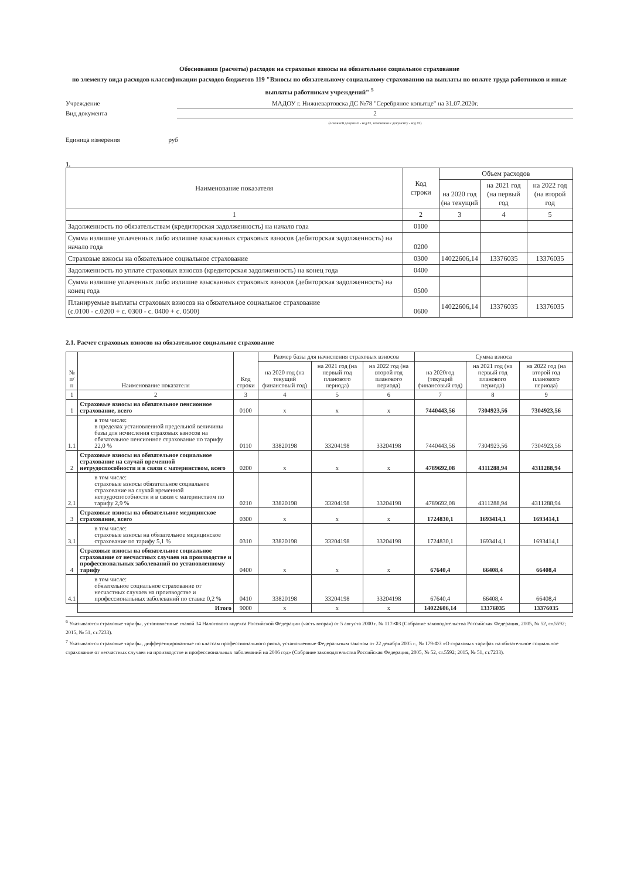Обоснования (расчеты) расходов на страховые взносы на обязательное социальное страхование
по элементу вида расходов классификации расходов бюджетов 119 "Взносы по обязательному социальному страхованию на выплаты по оплате труда работников и иные выплаты работникам учреждений" <sup>5</sup>
Учреждение
МАДОУ г. Нижневартовска ДС №78 "Серебряное копытце" на 31.07.2020г.
Вид документа
2
(основной документ - код 01, изменения к документу - код 02)
Единица измерения руб
1.
| Наименование показателя | Код строки | Объем расходов | | |
| | | на 2020 год (на текущий | на 2021 год (на первый год | на 2022 год (на второй год |
| 1 | 2 | 3 | 4 | 5 |
| Задолженность по обязательствам (кредиторская задолженность) на начало года | 0100 | | | |
| Сумма излишне уплаченных либо излишне взысканных страховых взносов (дебиторская задолженность) на начало года | 0200 | | | |
| Страховые взносы на обязательное социальное страхование | 0300 | 14022606,14 | 13376035 | 13376035 |
| Задолженность по уплате страховых взносов (кредиторская задолженность) на конец года | 0400 | | | |
| Сумма излишне уплаченных либо излишне взысканных страховых взносов (дебиторская задолженность) на конец года | 0500 | | | |
| Планируемые выплаты страховых взносов на обязательное социальное страхование (с.0100 - с.0200 + с. 0300 - с. 0400 + с. 0500) | 0600 | 14022606,14 | 13376035 | 13376035 |
2.1. Расчет страховых взносов на обязательное социальное страхование
| № п/п | Наименование показателя | Код строки | Размер базы для начисления страховых взносов | | | Сумма взноса | | |
| --- | --- | --- | --- | --- | --- | --- | --- | --- |
| | | | на 2020 год (на текущий финансовый год) | на 2021 год (на первый год планового периода) | на 2022 год (на второй год планового периода) | на 2020год (текущий финансовый год) | на 2021 год (на первый год планового периода) | на 2022 год (на второй год планового периода) |
| 1 | 2 | 3 | 4 | 5 | 6 | 7 | 8 | 9 |
| 1 | Страховые взносы на обязательное пенсионное страхование, всего | 0100 | x | x | x | 7440443,56 | 7304923,56 | 7304923,56 |
| 1.1 | в том числе: в пределах установленной предельной величины базы для исчисления страховых взносов на обязательное пенсионное страхование по тарифу 22,0 % | 0110 | 33820198 | 33204198 | 33204198 | 7440443,56 | 7304923,56 | 7304923,56 |
| 2 | Страховые взносы на обязательное социальное страхование на случай временной нетрудоспособности и в связи с материнством, всего | 0200 | x | x | x | 4789692,08 | 4311288,94 | 4311288,94 |
| 2.1 | в том числе: страховые взносы обязательное социальное страхование на случай временной нетрудоспособности и в связи с материнством по тарифу 2,9 % | 0210 | 33820198 | 33204198 | 33204198 | 4789692,08 | 4311288,94 | 4311288,94 |
| 3 | Страховые взносы на обязательное медицинское страхование, всего | 0300 | x | x | x | 1724830,1 | 1693414,1 | 1693414,1 |
| 3.1 | в том числе: страховые взносы на обязательное медицинское страхование по тарифу 5,1 % | 0310 | 33820198 | 33204198 | 33204198 | 1724830,1 | 1693414,1 | 1693414,1 |
| 4 | Страховые взносы на обязательное социальное страхование от несчастных случаев на производстве и профессиональных заболеваний по установленному тарифу | 0400 | x | x | x | 67640,4 | 66408,4 | 66408,4 |
| 4.1 | в том числе: обязательное социальное страхование от несчастных случаев на производстве и профессиональных заболеваний по ставке 0,2 % | 0410 | 33820198 | 33204198 | 33204198 | 67640,4 | 66408,4 | 66408,4 |
| | Итого | 9000 | x | x | x | 14022606,14 | 13376035 | 13376035 |
<sup>6</sup> Указываются страховые тарифы, установленные главой 34 Налогового кодекса Российской Федерации (часть вторая) от 5 августа 2000 г. № 117-ФЗ (Собрание законодательства Российская Федерация, 2005, № 52, ст.5592; 2015, № 51, ст.7233).
<sup>7</sup> Указываются страховые тарифы, дифференцированные по классам профессионального риска, установленные Федеральным законом от 22 декабря 2005 г., № 179-ФЗ «О страховых тарифах на обязательное социальное страхование от несчастных случаев на производстве и профессиональных заболеваний на 2006 год» (Собрание законодательства Российская Федерация, 2005, № 52, ст.5592; 2015, № 51, ст.7233).